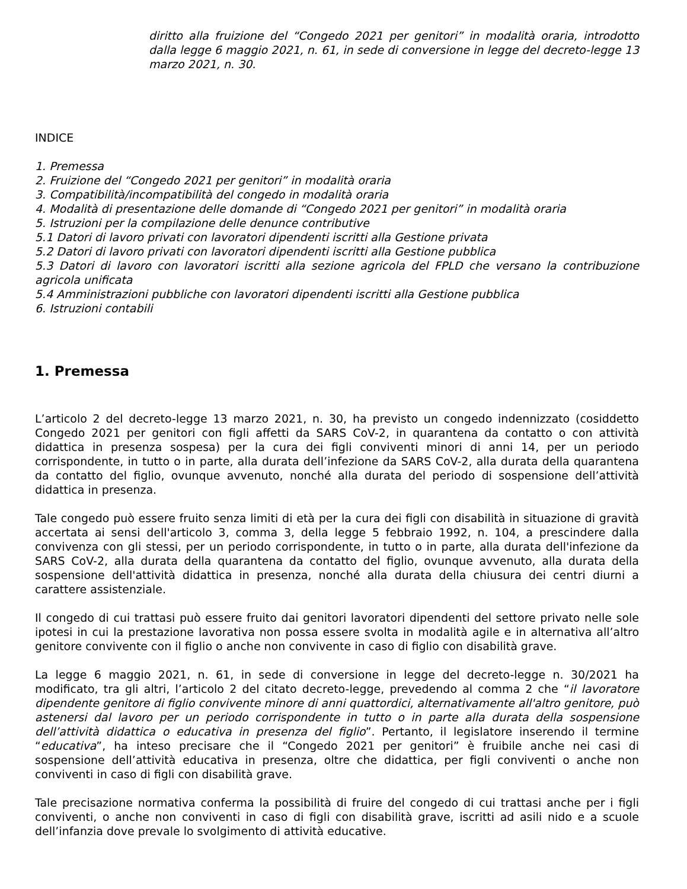diritto alla fruizione del “Congedo 2021 per genitori” in modalità oraria, introdotto dalla legge 6 maggio 2021, n. 61, in sede di conversione in legge del decreto-legge 13 marzo 2021, n. 30.
INDICE
1. Premessa
2. Fruizione del “Congedo 2021 per genitori” in modalità oraria
3. Compatibilità/incompatibilità del congedo in modalità oraria
4. Modalità di presentazione delle domande di “Congedo 2021 per genitori” in modalità oraria
5. Istruzioni per la compilazione delle denunce contributive
5.1 Datori di lavoro privati con lavoratori dipendenti iscritti alla Gestione privata
5.2 Datori di lavoro privati con lavoratori dipendenti iscritti alla Gestione pubblica
5.3 Datori di lavoro con lavoratori iscritti alla sezione agricola del FPLD che versano la contribuzione agricola unificata
5.4 Amministrazioni pubbliche con lavoratori dipendenti iscritti alla Gestione pubblica
6. Istruzioni contabili
1. Premessa
L’articolo 2 del decreto-legge 13 marzo 2021, n. 30, ha previsto un congedo indennizzato (cosiddetto Congedo 2021 per genitori con figli affetti da SARS CoV-2, in quarantena da contatto o con attività didattica in presenza sospesa) per la cura dei figli conviventi minori di anni 14, per un periodo corrispondente, in tutto o in parte, alla durata dell’infezione da SARS CoV-2, alla durata della quarantena da contatto del figlio, ovunque avvenuto, nonché alla durata del periodo di sospensione dell’attività didattica in presenza.
Tale congedo può essere fruito senza limiti di età per la cura dei figli con disabilità in situazione di gravità accertata ai sensi dell'articolo 3, comma 3, della legge 5 febbraio 1992, n. 104, a prescindere dalla convivenza con gli stessi, per un periodo corrispondente, in tutto o in parte, alla durata dell'infezione da SARS CoV-2, alla durata della quarantena da contatto del figlio, ovunque avvenuto, alla durata della sospensione dell'attività didattica in presenza, nonché alla durata della chiusura dei centri diurni a carattere assistenziale.
Il congedo di cui trattasi può essere fruito dai genitori lavoratori dipendenti del settore privato nelle sole ipotesi in cui la prestazione lavorativa non possa essere svolta in modalità agile e in alternativa all’altro genitore convivente con il figlio o anche non convivente in caso di figlio con disabilità grave.
La legge 6 maggio 2021, n. 61, in sede di conversione in legge del decreto-legge n. 30/2021 ha modificato, tra gli altri, l’articolo 2 del citato decreto-legge, prevedendo al comma 2 che “il lavoratore dipendente genitore di figlio convivente minore di anni quattordici, alternativamente all'altro genitore, può astenersi dal lavoro per un periodo corrispondente in tutto o in parte alla durata della sospensione dell’attività didattica o educativa in presenza del figlio”. Pertanto, il legislatore inserendo il termine “educativa”, ha inteso precisare che il “Congedo 2021 per genitori” è fruibile anche nei casi di sospensione dell’attività educativa in presenza, oltre che didattica, per figli conviventi o anche non conviventi in caso di figli con disabilità grave.
Tale precisazione normativa conferma la possibilità di fruire del congedo di cui trattasi anche per i figli conviventi, o anche non conviventi in caso di figli con disabilità grave, iscritti ad asili nido e a scuole dell’infanzia dove prevale lo svolgimento di attività educative.